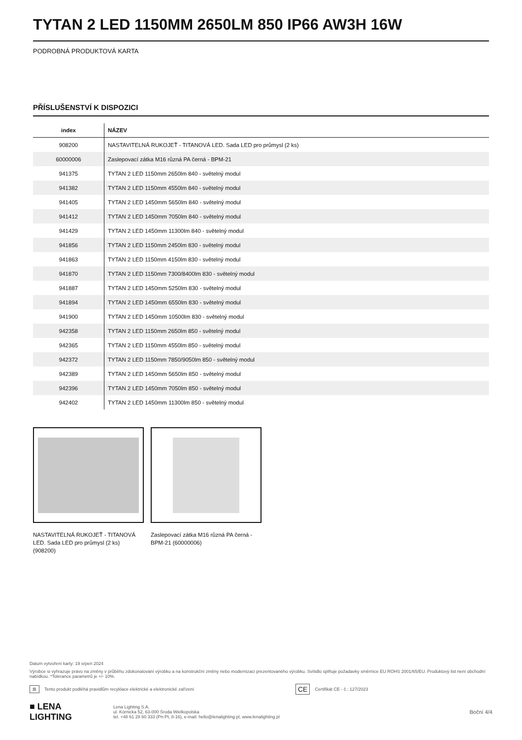TYTAN 2 LED 1150MM 2650LM 850 IP66 AW3H 16W
PODROBNÁ PRODUKTOVÁ KARTA
PŘÍSLUŠENSTVÍ K DISPOZICI
| index | NÁZEV |
| --- | --- |
| 908200 | NASTAVITELNÁ RUKOJEŤ - TITANOVÁ LED. Sada LED pro průmysl (2 ks) |
| 60000006 | Zaslepovací zátka M16 různá PA černá - BPM-21 |
| 941375 | TYTAN 2 LED 1150mm 2650lm 840 - světelný modul |
| 941382 | TYTAN 2 LED 1150mm 4550lm 840 - světelný modul |
| 941405 | TYTAN 2 LED 1450mm 5650lm 840 - světelný modul |
| 941412 | TYTAN 2 LED 1450mm 7050lm 840 - světelný modul |
| 941429 | TYTAN 2 LED 1450mm 11300lm 840 - světelný modul |
| 941856 | TYTAN 2 LED 1150mm 2450lm 830 - světelný modul |
| 941863 | TYTAN 2 LED 1150mm 4150lm 830 - světelný modul |
| 941870 | TYTAN 2 LED 1150mm 7300/8400lm 830 - světelný modul |
| 941887 | TYTAN 2 LED 1450mm 5250lm 830 - světelný modul |
| 941894 | TYTAN 2 LED 1450mm 6550lm 830 - světelný modul |
| 941900 | TYTAN 2 LED 1450mm 10500lm 830 - světelný modul |
| 942358 | TYTAN 2 LED 1150mm 2650lm 850 - světelný modul |
| 942365 | TYTAN 2 LED 1150mm 4550lm 850 - světelný modul |
| 942372 | TYTAN 2 LED 1150mm 7850/9050lm 850 - světelný modul |
| 942389 | TYTAN 2 LED 1450mm 5650lm 850 - světelný modul |
| 942396 | TYTAN 2 LED 1450mm 7050lm 850 - světelný modul |
| 942402 | TYTAN 2 LED 1450mm 11300lm 850 - světelný modul |
NASTAVITELNÁ RUKOJEŤ - TITANOVÁ LED. Sada LED pro průmysl (2 ks) (908200)
Zaslepovací zátka M16 různá PA černá - BPM-21 (60000006)
Datum vytvoření karty: 19 srpen 2024
Výrobce si vyhrazuje právo na změny v průběhu zdokonalování výrobku a na konstrukční změny nebo modernizaci prezentovaného výrobku. Svítidlo splňuje požadavky směrnice EU ROHS 2001/65/EU. Produktový list není obchodní nabídkou. *Tolerance parametrů je +/- 10%.
⊠ Tento produkt podléhá pravidlům recyklace elektrické a elektronické zařízení CE Certifikát CE - č.: 127/2023
■ LENA
LIGHTING Lena Lighting S.A.
ul. Kórnicka 52, 63-000 Środa Wielkopolska
tel. +48 61 28 60 333 (Pn-Pt, 8-16), e-mail: hello@lenalighting.pl, www.lenalighting.pl Boční 4/4